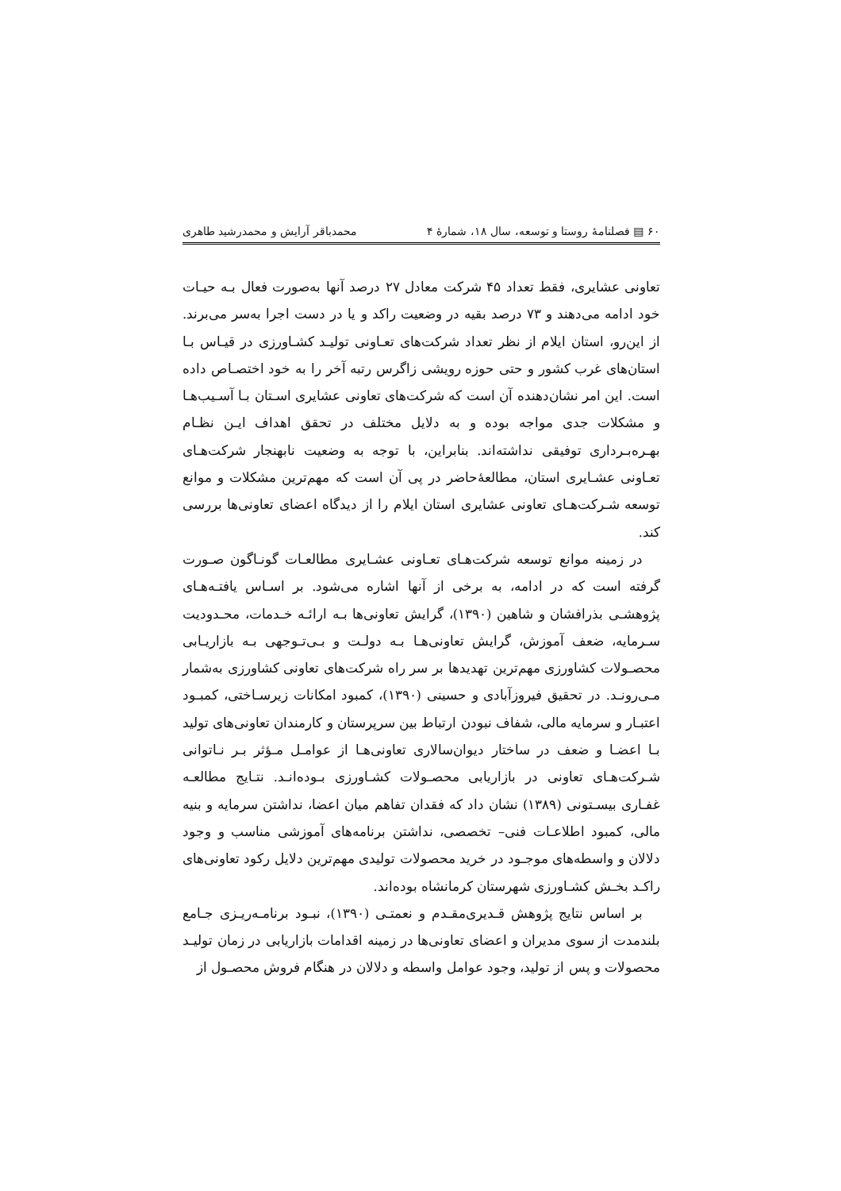۶۰ ▤ فصلنامهٔ روستا و توسعه، سال ۱۸، شمارهٔ ۴ محمدباقر آرایش و محمدرشید طاهری
تعاونی عشایری، فقط تعداد ۴۵ شرکت معادل ۲۷ درصد آنها به‌صورت فعال بـه حیـات خود ادامه می‌دهند و ۷۳ درصد بقیه در وضعیت راکد و یا در دست اجرا به‌سر می‌برند. از این‌رو، استان ایلام از نظر تعداد شرکت‌های تعـاونی تولیـد کشـاورزی در قیـاس بـا استان‌های غرب کشور و حتی حوزه رویشی زاگرس رتبه آخر را به خود اختصـاص داده است. این امر نشان‌دهنده آن است که شرکت‌های تعاونی عشایری اسـتان بـا آسـیب‌هـا و مشکلات جدی مواجه بوده و به دلایل مختلف در تحقق اهداف ایـن نظـام بهـره‌بـرداری توفیقی نداشته‌اند. بنابراین، با توجه به وضعیت نابهنجار شرکت‌هـای تعـاونی عشـایری استان، مطالعهٔ‌حاضر در پی آن است که مهم‌ترین مشکلات و موانع توسعه شـرکت‌هـای تعاونی عشایری استان ایلام را از دیدگاه اعضای تعاونی‌ها بررسی کند.
در زمینه موانع توسعه شرکت‌هـای تعـاونی عشـایری مطالعـات گونـاگون صـورت گرفته است که در ادامه، به برخی از آنها اشاره می‌شود. بر اسـاس یافتـه‌هـای پژوهشـی بذرافشان و شاهین (۱۳۹۰)، گرایش تعاونی‌ها بـه ارائـه خـدمات، محـدودیت سـرمایه، ضعف آموزش، گرایش تعاونی‌هـا بـه دولـت و بـی‌تـوجهی بـه بازاریـابی محصـولات کشاورزی مهم‌ترین تهدیدها بر سر راه شرکت‌های تعاونی کشاورزی به‌شمار مـی‌رونـد. در تحقیق فیروزآبادی و حسینی (۱۳۹۰)، کمبود امکانات زیرسـاختی، کمبـود اعتبـار و سرمایه مالی، شفاف نبودن ارتباط بین سرپرستان و کارمندان تعاونی‌های تولید بـا اعضـا و ضعف در ساختار دیوان‌سالاری تعاونی‌هـا از عوامـل مـؤثر بـر نـاتوانی شـرکت‌هـای تعاونی در بازاریابی محصـولات کشـاورزی بـوده‌انـد. نتـایج مطالعـه غفـاری بیسـتونی (۱۳۸۹) نشان داد که فقدان تفاهم میان اعضا، نداشتن سرمایه و بنیه مالی، کمبود اطلاعـات فنی– تخصصی، نداشتن برنامه‌های آموزشی مناسب و وجود دلالان و واسطه‌های موجـود در خرید محصولات تولیدی مهم‌ترین دلایل رکود تعاونی‌های راکـد بخـش کشـاورزی شهرستان کرمانشاه بوده‌اند.
بر اساس نتایج پژوهش قـدیری‌مقـدم و نعمتـی (۱۳۹۰)، نبـود برنامـه‌ریـزی جـامع بلندمدت از سوی مدیران و اعضای تعاونی‌ها در زمینه اقدامات بازاریابی در زمان تولیـد محصولات و پس از تولید، وجود عوامل واسطه و دلالان در هنگام فروش محصـول از